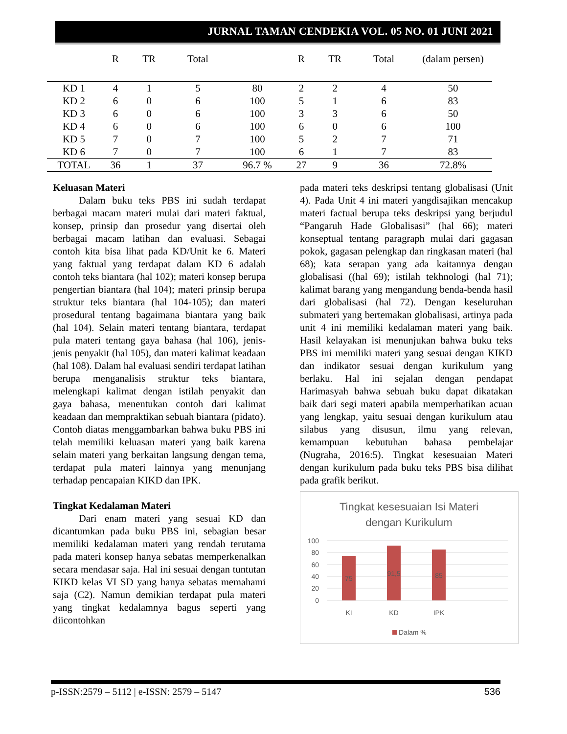JURNAL TAMAN CENDEKIA VOL. 05 NO. 01 JUNI 2021
| | R | TR | Total | | R | TR | Total | (dalam persen) |
| --- | --- | --- | --- | --- | --- | --- | --- | --- |
| KD 1 | 4 | 1 | 5 | 80 | 2 | 2 | 4 | 50 |
| KD 2 | 6 | 0 | 6 | 100 | 5 | 1 | 6 | 83 |
| KD 3 | 6 | 0 | 6 | 100 | 3 | 3 | 6 | 50 |
| KD 4 | 6 | 0 | 6 | 100 | 6 | 0 | 6 | 100 |
| KD 5 | 7 | 0 | 7 | 100 | 5 | 2 | 7 | 71 |
| KD 6 | 7 | 0 | 7 | 100 | 6 | 1 | 7 | 83 |
| TOTAL | 36 | 1 | 37 | 96.7 % | 27 | 9 | 36 | 72.8% |
Keluasan Materi
Dalam buku teks PBS ini sudah terdapat berbagai macam materi mulai dari materi faktual, konsep, prinsip dan prosedur yang disertai oleh berbagai macam latihan dan evaluasi. Sebagai contoh kita bisa lihat pada KD/Unit ke 6. Materi yang faktual yang terdapat dalam KD 6 adalah contoh teks biantara (hal 102); materi konsep berupa pengertian biantara (hal 104); materi prinsip berupa struktur teks biantara (hal 104-105); dan materi prosedural tentang bagaimana biantara yang baik (hal 104). Selain materi tentang biantara, terdapat pula materi tentang gaya bahasa (hal 106), jenis-jenis penyakit (hal 105), dan materi kalimat keadaan (hal 108). Dalam hal evaluasi sendiri terdapat latihan berupa menganalisis struktur teks biantara, melengkapi kalimat dengan istilah penyakit dan gaya bahasa, menentukan contoh dari kalimat keadaan dan mempraktikan sebuah biantara (pidato). Contoh diatas menggambarkan bahwa buku PBS ini telah memiliki keluasan materi yang baik karena selain materi yang berkaitan langsung dengan tema, terdapat pula materi lainnya yang menunjang terhadap pencapaian KIKD dan IPK.
Tingkat Kedalaman Materi
Dari enam materi yang sesuai KD dan dicantumkan pada buku PBS ini, sebagian besar memiliki kedalaman materi yang rendah terutama pada materi konsep hanya sebatas memperkenalkan secara mendasar saja. Hal ini sesuai dengan tuntutan KIKD kelas VI SD yang hanya sebatas memahami saja (C2). Namun demikian terdapat pula materi yang tingkat kedalamnya bagus seperti yang diicontohkan
pada materi teks deskripsi tentang globalisasi (Unit 4). Pada Unit 4 ini materi yangdisajikan mencakup materi factual berupa teks deskripsi yang berjudul “Pangaruh Hade Globalisasi” (hal 66); materi konseptual tentang paragraph mulai dari gagasan pokok, gagasan pelengkap dan ringkasan materi (hal 68); kata serapan yang ada kaitannya dengan globalisasi ((hal 69); istilah tekhnologi (hal 71); kalimat barang yang mengandung benda-benda hasil dari globalisasi (hal 72). Dengan keseluruhan submateri yang bertemakan globalisasi, artinya pada unit 4 ini memiliki kedalaman materi yang baik. Hasil kelayakan isi menunjukan bahwa buku teks PBS ini memiliki materi yang sesuai dengan KIKD dan indikator sesuai dengan kurikulum yang berlaku. Hal ini sejalan dengan pendapat Harimasyah bahwa sebuah buku dapat dikatakan baik dari segi materi apabila memperhatikan acuan yang lengkap, yaitu sesuai dengan kurikulum atau silabus yang disusun, ilmu yang relevan, kemampuan kebutuhan bahasa pembelajar (Nugraha, 2016:5). Tingkat kesesuaian Materi dengan kurikulum pada buku teks PBS bisa dilihat pada grafik berikut.
Tingkat kesesuaian Isi Materi
dengan Kurikulum
100
80
60
40
20
0
75
91,5
85
KI
KD
IPK
Dalam %
p-ISSN:2579 – 5112 | e-ISSN: 2579 – 5147 536